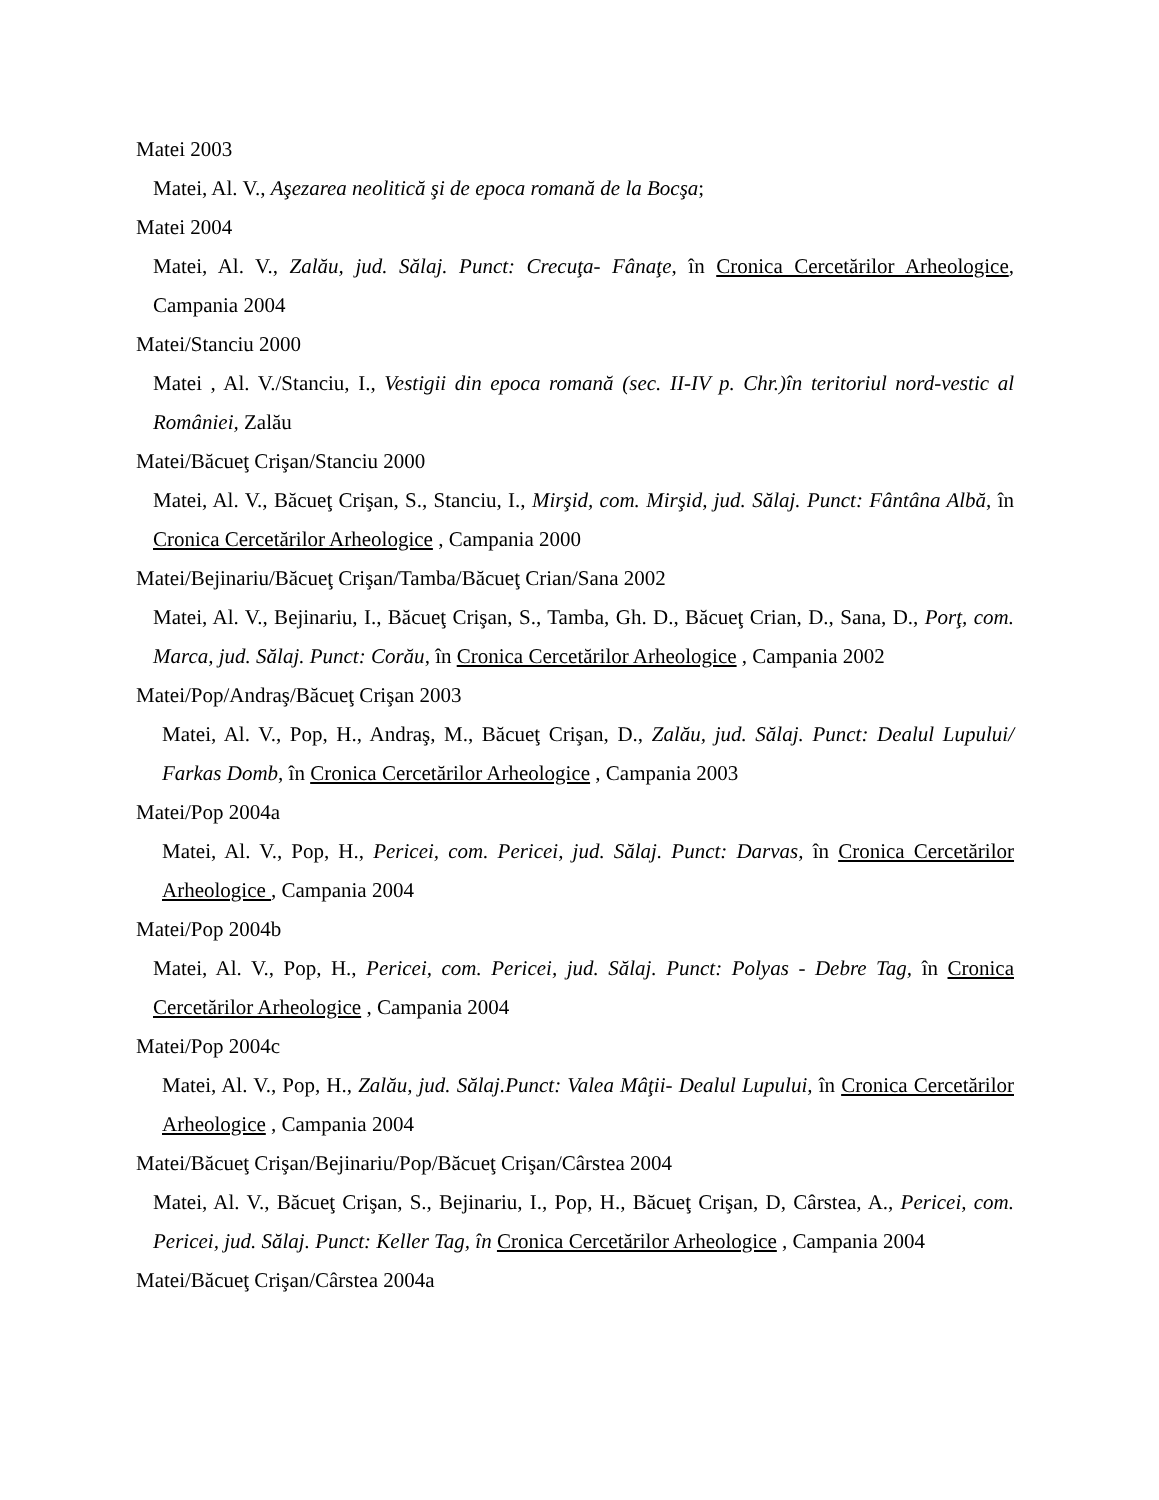Matei 2003
Matei, Al. V., Aşezarea neolitică şi de epoca romană de la Bocşa;
Matei 2004
Matei, Al. V., Zalău, jud. Sălaj. Punct: Crecuţa- Fânaţe, în Cronica Cercetărilor Arheologice, Campania 2004
Matei/Stanciu 2000
Matei , Al. V./Stanciu, I., Vestigii din epoca romană (sec. II-IV p. Chr.)în teritoriul nord-vestic al României, Zalău
Matei/Băcueţ Crişan/Stanciu 2000
Matei, Al. V., Băcueţ Crişan, S., Stanciu, I., Mirşid, com. Mirşid, jud. Sălaj. Punct: Fântâna Albă, în Cronica Cercetărilor Arheologice , Campania 2000
Matei/Bejinariu/Băcueţ Crişan/Tamba/Băcueţ Crian/Sana 2002
Matei, Al. V., Bejinariu, I., Băcueţ Crişan, S., Tamba, Gh. D., Băcueţ Crian, D., Sana, D., Porţ, com. Marca, jud. Sălaj. Punct: Corău, în Cronica Cercetărilor Arheologice , Campania 2002
Matei/Pop/Andraş/Băcueţ Crişan 2003
Matei, Al. V., Pop, H., Andraş, M., Băcueţ Crişan, D., Zalău, jud. Sălaj. Punct: Dealul Lupului/ Farkas Domb, în Cronica Cercetărilor Arheologice , Campania 2003
Matei/Pop 2004a
Matei, Al. V., Pop, H., Pericei, com. Pericei, jud. Sălaj. Punct: Darvas, în Cronica Cercetărilor Arheologice , Campania 2004
Matei/Pop 2004b
Matei, Al. V., Pop, H., Pericei, com. Pericei, jud. Sălaj. Punct: Polyas - Debre Tag, în Cronica Cercetărilor Arheologice , Campania 2004
Matei/Pop 2004c
Matei, Al. V., Pop, H., Zalău, jud. Sălaj.Punct: Valea Mâţii- Dealul Lupului, în Cronica Cercetărilor Arheologice , Campania 2004
Matei/Băcueţ Crişan/Bejinariu/Pop/Băcueţ Crişan/Cârstea 2004
Matei, Al. V., Băcueţ Crişan, S., Bejinariu, I., Pop, H., Băcueţ Crişan, D, Cârstea, A., Pericei, com. Pericei, jud. Sălaj. Punct: Keller Tag, în Cronica Cercetărilor Arheologice , Campania 2004
Matei/Băcueţ Crişan/Cârstea 2004a